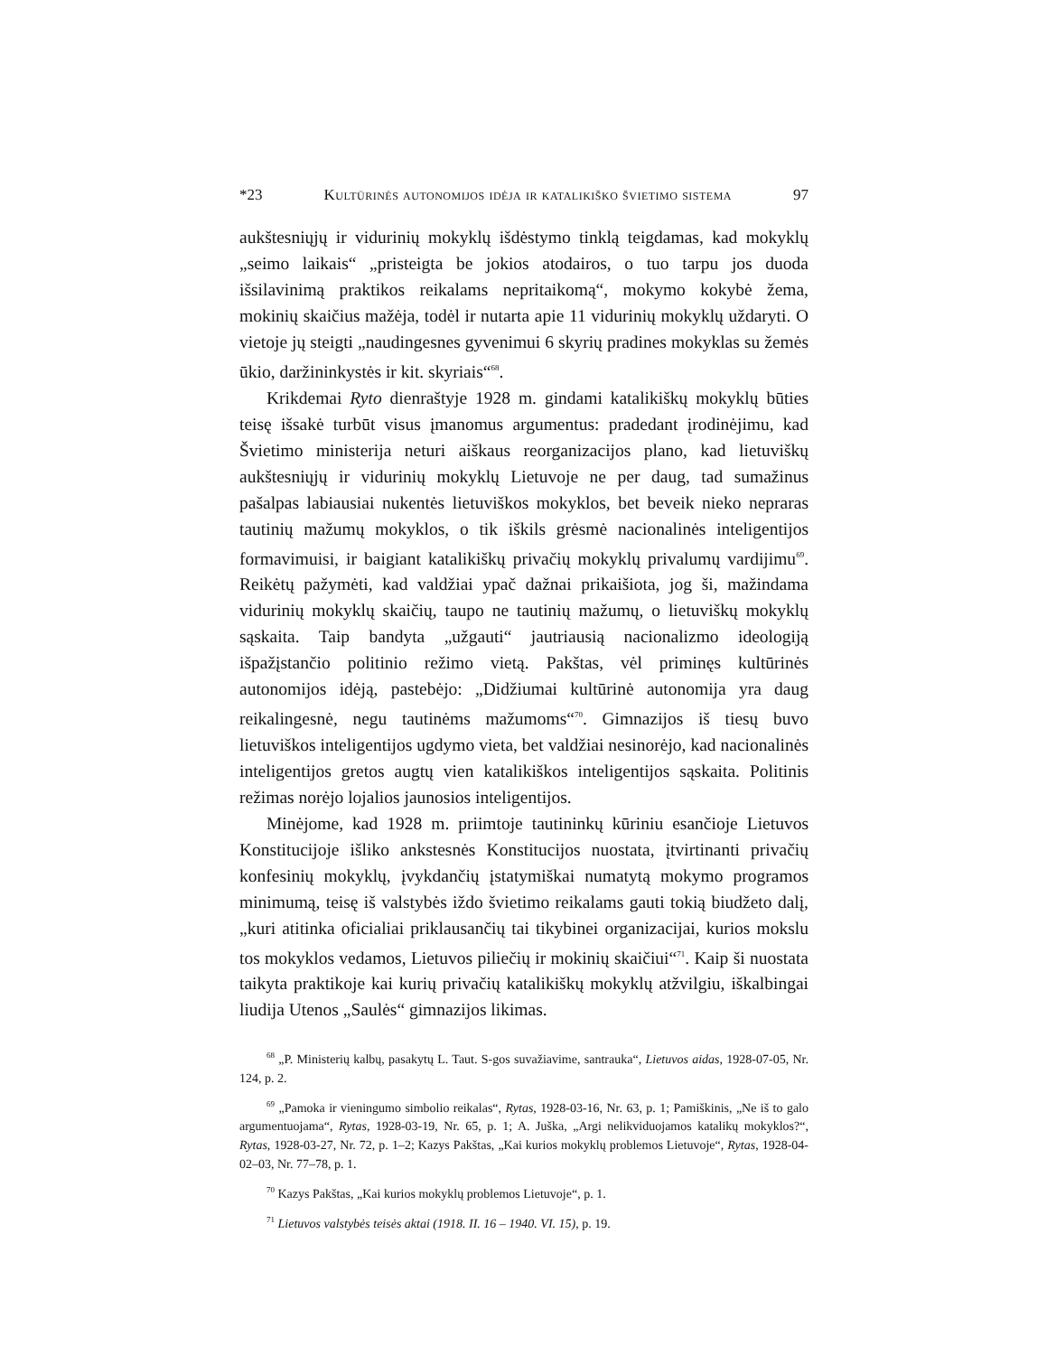*23 Kultūrinės autonomijos idėja ir katalikiško švietimo sistema 97
aukštesniųjų ir vidurinių mokyklų išdėstymo tinklą teigdamas, kad mokyklų „seimo laikais“ „pristeigta be jokios atodairos, o tuo tarpu jos duoda išsilavinimą praktikos reikalams nepritaikomą“, mokymo kokybė žema, mokinių skaičius mažėja, todėl ir nutarta apie 11 vidurinių mokyklų uždaryti. O vietoje jų steigti „naudingesnes gyvenimui 6 skyrių pradines mokyklas su žemės ūkio, daržininkystės ir kit. skyriais“<sup>68</sup>.
Krikdemai Ryto dienraštyje 1928 m. gindami katalikiškų mokyklų būties teisę išsakė turbūt visus įmanomus argumentus: pradedant įrodinėjimu, kad Švietimo ministerija neturi aiškaus reorganizacijos plano, kad lietuviškų aukštesniųjų ir vidurinių mokyklų Lietuvoje ne per daug, tad sumažinus pašalpas labiausiai nukentės lietuviškos mokyklos, bet beveik nieko nepraras tautinių mažumų mokyklos, o tik iškils grėsmė nacionalinės inteligentijos formavimuisi, ir baigiant katalikiškų privačių mokyklų privalumų vardijimu<sup>69</sup>. Reikėtų pažymėti, kad valdžiai ypač dažnai prikaišiota, jog ši, mažindama vidurinių mokyklų skaičių, taupo ne tautinių mažumų, o lietuviškų mokyklų sąskaita. Taip bandyta „užgauti“ jautriausią nacionalizmo ideologiją išpažįstančio politinio režimo vietą. Pakštas, vėl priminęs kultūrinės autonomijos idėją, pastebėjo: „Didžiumai kultūrinė autonomija yra daug reikalingesnė, negu tautinėms mažumoms“<sup>70</sup>. Gimnazijos iš tiesų buvo lietuviškos inteligentijos ugdymo vieta, bet valdžiai nesinorėjo, kad nacionalinės inteligentijos gretos augtų vien katalikiškos inteligentijos sąskaita. Politinis režimas norėjo lojalios jaunosios inteligentijos.
Minėjome, kad 1928 m. priimtoje tautininkų kūriniu esančioje Lietuvos Konstitucijoje išliko ankstesnės Konstitucijos nuostata, įtvirtinanti privačių konfesinių mokyklų, įvykdančių įstatymiškai numatytą mokymo programos minimumą, teisę iš valstybės iždo švietimo reikalams gauti tokią biudžeto dalį, „kuri atitinka oficialiai priklausančių tai tikybinei organizacijai, kurios mokslu tos mokyklos vedamos, Lietuvos piliečių ir mokinių skaičiui“<sup>71</sup>. Kaip ši nuostata taikyta praktikoje kai kurių privačių katalikiškų mokyklų atžvilgiu, iškalbingai liudija Utenos „Saulės“ gimnazijos likimas.
<sup>68</sup> „P. Ministerių kalbų, pasakytų L. Taut. S-gos suvažiavime, santrauka“, Lietuvos aidas, 1928-07-05, Nr. 124, p. 2.
<sup>69</sup> „Pamoka ir vieningumo simbolio reikalas“, Rytas, 1928-03-16, Nr. 63, p. 1; Pamiškinis, „Ne iš to galo argumentuojama“, Rytas, 1928-03-19, Nr. 65, p. 1; A. Juška, „Argi nelikviduojamos katalikų mokyklos?“, Rytas, 1928-03-27, Nr. 72, p. 1–2; Kazys Pakštas, „Kai kurios mokyklų problemos Lietuvoje“, Rytas, 1928-04-02–03, Nr. 77–78, p. 1.
<sup>70</sup> Kazys Pakštas, „Kai kurios mokyklų problemos Lietuvoje“, p. 1.
<sup>71</sup> Lietuvos valstybės teisės aktai (1918. II. 16 – 1940. VI. 15), p. 19.